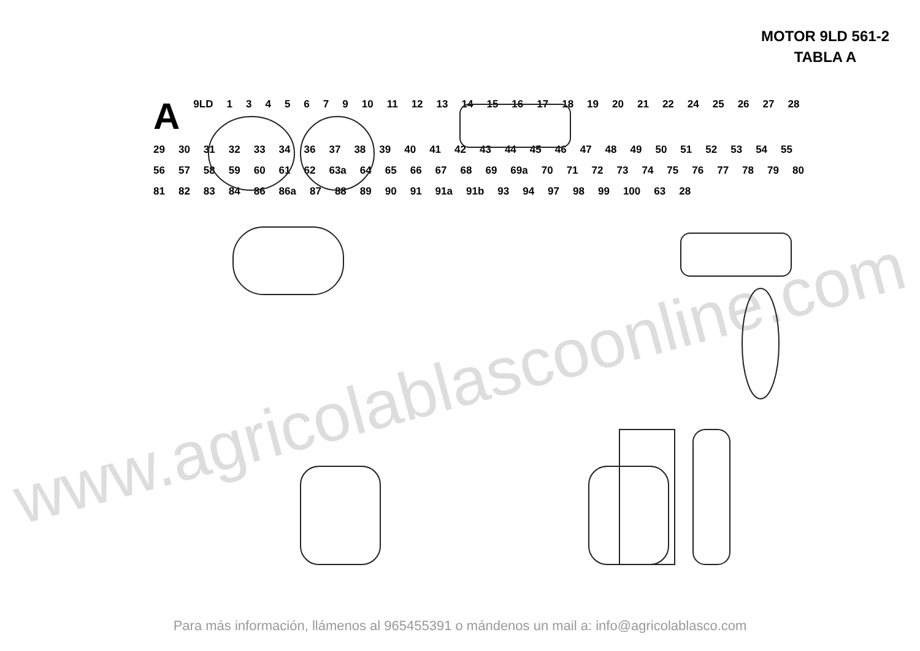MOTOR 9LD 561-2
TABLA A
A 9LD 1 3 4 5 6 7 9 10 11 12 13 14 15 16 17 18 19 20 21 22 24 25 26 27 28 29 30 31 32 33 34 36 37 38 39 40 41 42 43 44 45 46 47 48 49 50 51 52 53 54 55 56 57 58 59 60 61 62 63a 64 65 66 67 68 69 69a 70 71 72 73 74 75 76 77 78 79 80 81 82 83 84 86 86a 87 88 89 90 91 91a 91b 93 94 97 98 99 100 63 28
www.agricolablascoonline.com
Para más información, llámenos al 965455391 o mándenos un mail a: info@agricolablasco.com